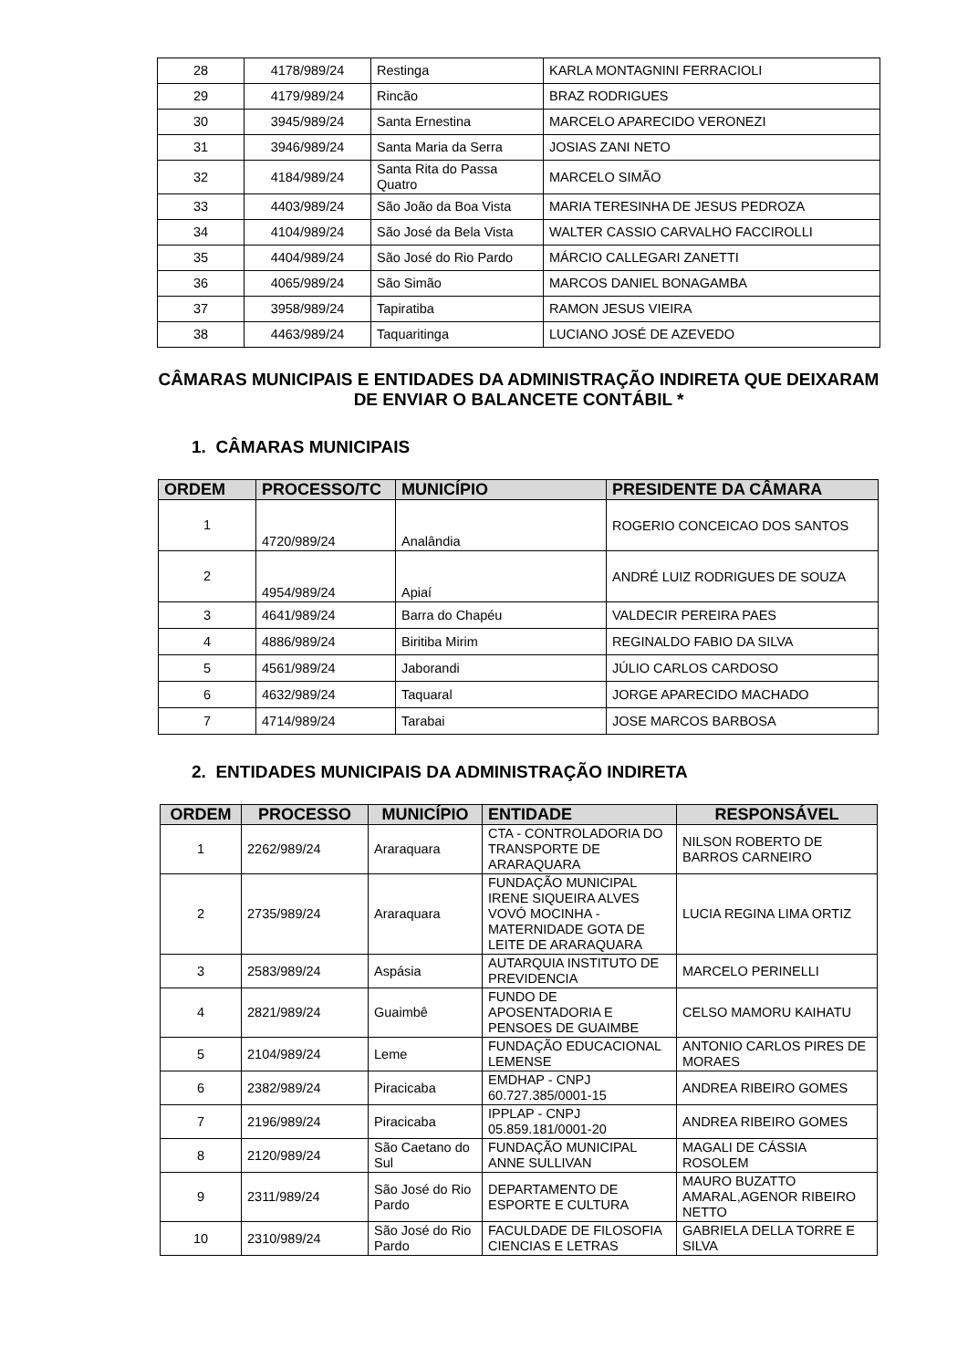| 28 | 4178/989/24 | Restinga | KARLA MONTAGNINI FERRACIOLI |
| 29 | 4179/989/24 | Rincão | BRAZ RODRIGUES |
| 30 | 3945/989/24 | Santa Ernestina | MARCELO APARECIDO VERONEZI |
| 31 | 3946/989/24 | Santa Maria da Serra | JOSIAS ZANI NETO |
| 32 | 4184/989/24 | Santa Rita do Passa Quatro | MARCELO SIMÃO |
| 33 | 4403/989/24 | São João da Boa Vista | MARIA TERESINHA DE JESUS PEDROZA |
| 34 | 4104/989/24 | São José da Bela Vista | WALTER CASSIO CARVALHO FACCIROLLI |
| 35 | 4404/989/24 | São José do Rio Pardo | MÁRCIO CALLEGARI ZANETTI |
| 36 | 4065/989/24 | São Simão | MARCOS DANIEL BONAGAMBA |
| 37 | 3958/989/24 | Tapiratiba | RAMON JESUS VIEIRA |
| 38 | 4463/989/24 | Taquaritinga | LUCIANO JOSÉ DE AZEVEDO |
CÂMARAS MUNICIPAIS E ENTIDADES DA ADMINISTRAÇÃO INDIRETA QUE DEIXARAM DE ENVIAR O BALANCETE CONTÁBIL *
1. CÂMARAS MUNICIPAIS
| ORDEM | PROCESSO/TC | MUNICÍPIO | PRESIDENTE DA CÂMARA |
| --- | --- | --- | --- |
| 1 | 4720/989/24 | Analândia | ROGERIO CONCEICAO DOS SANTOS |
| 2 | 4954/989/24 | Apiaí | ANDRÉ LUIZ RODRIGUES DE SOUZA |
| 3 | 4641/989/24 | Barra do Chapéu | VALDECIR PEREIRA PAES |
| 4 | 4886/989/24 | Biritiba Mirim | REGINALDO FABIO DA SILVA |
| 5 | 4561/989/24 | Jaborandi | JÚLIO CARLOS CARDOSO |
| 6 | 4632/989/24 | Taquaral | JORGE APARECIDO MACHADO |
| 7 | 4714/989/24 | Tarabai | JOSE MARCOS BARBOSA |
2. ENTIDADES MUNICIPAIS DA ADMINISTRAÇÃO INDIRETA
| ORDEM | PROCESSO | MUNICÍPIO | ENTIDADE | RESPONSÁVEL |
| --- | --- | --- | --- | --- |
| 1 | 2262/989/24 | Araraquara | CTA - CONTROLADORIA DO TRANSPORTE DE ARARAQUARA | NILSON ROBERTO DE BARROS CARNEIRO |
| 2 | 2735/989/24 | Araraquara | FUNDAÇÃO MUNICIPAL IRENE SIQUEIRA ALVES VOVÓ MOCINHA - MATERNIDADE GOTA DE LEITE DE ARARAQUARA | LUCIA REGINA LIMA ORTIZ |
| 3 | 2583/989/24 | Aspásia | AUTARQUIA INSTITUTO DE PREVIDENCIA | MARCELO PERINELLI |
| 4 | 2821/989/24 | Guaimbê | FUNDO DE APOSENTADORIA E PENSOES DE GUAIMBE | CELSO MAMORU KAIHATU |
| 5 | 2104/989/24 | Leme | FUNDAÇÃO EDUCACIONAL LEMENSE | ANTONIO CARLOS PIRES DE MORAES |
| 6 | 2382/989/24 | Piracicaba | EMDHAP - CNPJ 60.727.385/0001-15 | ANDREA RIBEIRO GOMES |
| 7 | 2196/989/24 | Piracicaba | IPPLAP - CNPJ 05.859.181/0001-20 | ANDREA RIBEIRO GOMES |
| 8 | 2120/989/24 | São Caetano do Sul | FUNDAÇÃO MUNICIPAL ANNE SULLIVAN | MAGALI DE CÁSSIA ROSOLEM |
| 9 | 2311/989/24 | São José do Rio Pardo | DEPARTAMENTO DE ESPORTE E CULTURA | MAURO BUZATTO AMARAL,AGENOR RIBEIRO NETTO |
| 10 | 2310/989/24 | São José do Rio Pardo | FACULDADE DE FILOSOFIA CIENCIAS E LETRAS | GABRIELA DELLA TORRE E SILVA |